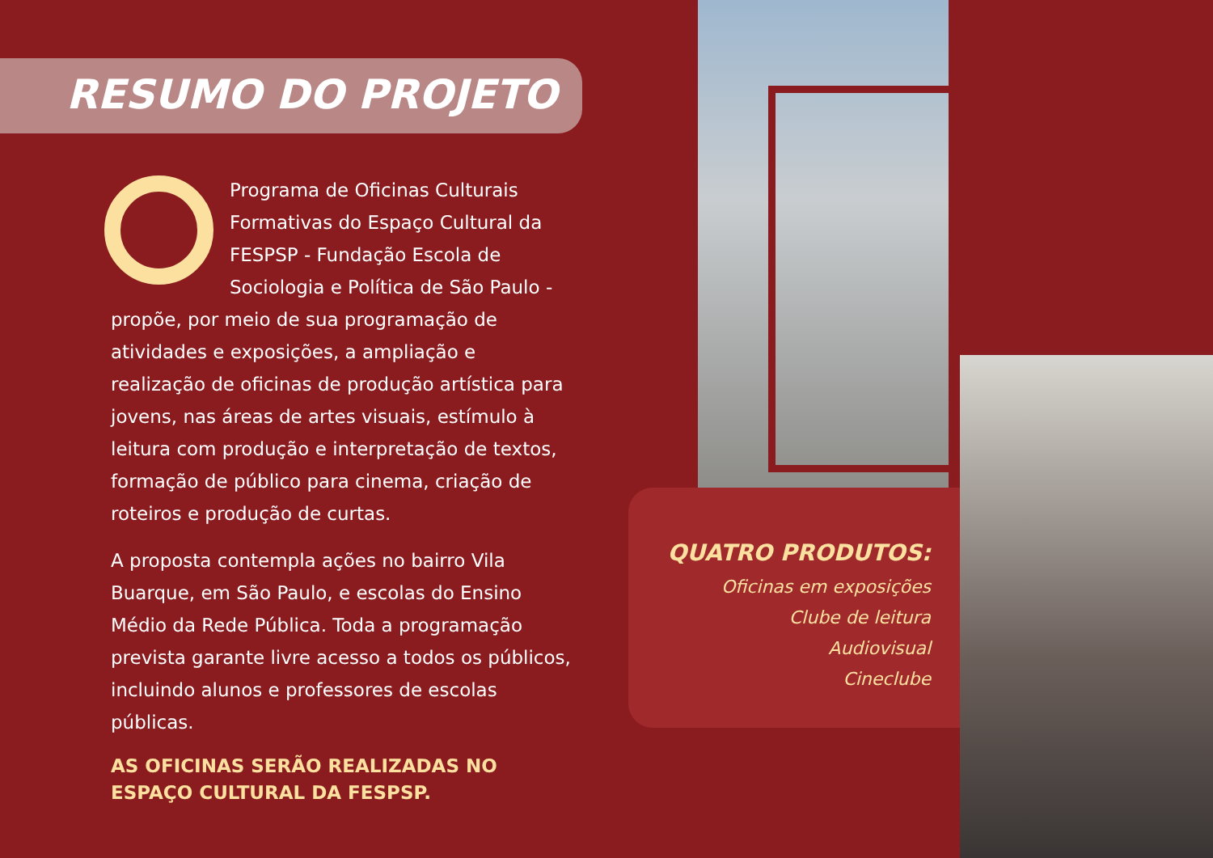RESUMO DO PROJETO
Programa de Oficinas Culturais Formativas do Espaço Cultural da FESPSP - Fundação Escola de Sociologia e Política de São Paulo - propõe, por meio de sua programação de atividades e exposições, a ampliação e realização de oficinas de produção artística para jovens, nas áreas de artes visuais, estímulo à leitura com produção e interpretação de textos, formação de público para cinema, criação de roteiros e produção de curtas.
A proposta contempla ações no bairro Vila Buarque, em São Paulo, e escolas do Ensino Médio da Rede Pública. Toda a programação prevista garante livre acesso a todos os públicos, incluindo alunos e professores de escolas públicas.
AS OFICINAS SERÃO REALIZADAS NO ESPAÇO CULTURAL DA FESPSP.
QUATRO PRODUTOS:
Oficinas em exposições
Clube de leitura
Audiovisual
Cineclube